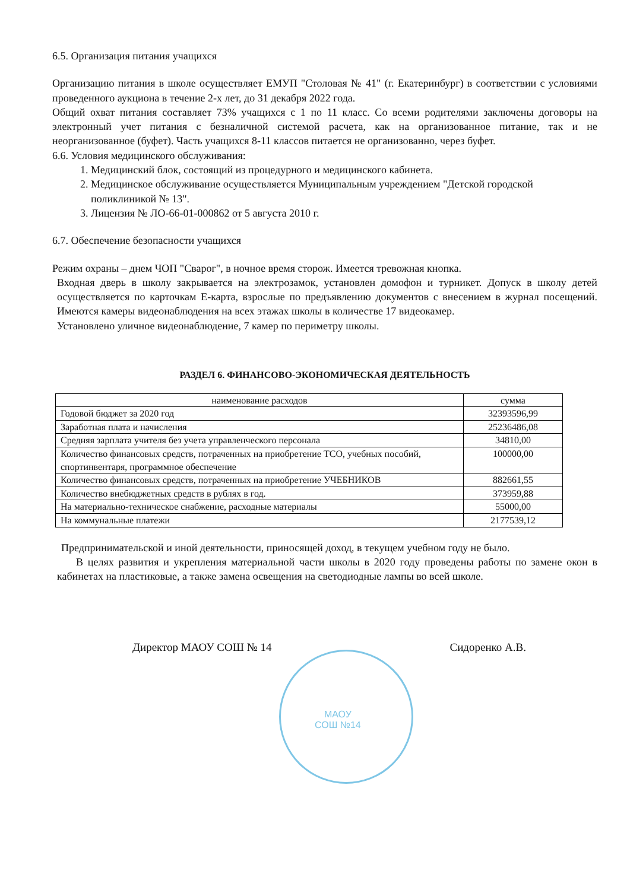6.5. Организация питания учащихся
Организацию питания в школе осуществляет ЕМУП "Столовая № 41" (г. Екатеринбург) в соответствии с условиями проведенного аукциона в течение 2-х лет, до 31 декабря 2022 года.
Общий охват питания составляет 73% учащихся с 1 по 11 класс. Со всеми родителями заключены договоры на электронный учет питания с безналичной системой расчета, как на организованное питание, так и не неорганизованное (буфет). Часть учащихся 8-11 классов питается не организованно, через буфет.
6.6. Условия медицинского обслуживания:
1. Медицинский блок, состоящий из процедурного и медицинского кабинета.
2. Медицинское обслуживание осуществляется Муниципальным учреждением "Детской городской поликлиникой № 13".
3. Лицензия № ЛО-66-01-000862 от 5 августа 2010 г.
6.7. Обеспечение безопасности учащихся
Режим охраны – днем ЧОП "Сварог", в ночное время сторож. Имеется тревожная кнопка.
Входная дверь в школу закрывается на электрозамок, установлен домофон и турникет. Допуск в школу детей осуществляется по карточкам Е-карта, взрослые по предъявлению документов с внесением в журнал посещений. Имеются камеры видеонаблюдения на всех этажах школы в количестве 17 видеокамер.
Установлено уличное видеонаблюдение, 7 камер по периметру школы.
РАЗДЕЛ 6. ФИНАНСОВО-ЭКОНОМИЧЕСКАЯ ДЕЯТЕЛЬНОСТЬ
| наименование расходов | сумма |
| --- | --- |
| Годовой бюджет за 2020 год | 32393596,99 |
| Заработная плата и начисления | 25236486,08 |
| Средняя зарплата учителя без учета управленческого персонала | 34810,00 |
| Количество финансовых средств, потраченных на приобретение ТСО, учебных пособий, спортинвентаря, программное обеспечение | 100000,00 |
| Количество финансовых средств, потраченных на приобретение УЧЕБНИКОВ | 882661,55 |
| Количество внебюджетных средств в рублях в год. | 373959,88 |
| На материально-техническое снабжение, расходные материалы | 55000,00 |
| На коммунальные платежи | 2177539,12 |
Предпринимательской и иной деятельности, приносящей доход, в текущем учебном году не было.
В целях развития и укрепления материальной части школы в 2020 году проведены работы по замене окон в кабинетах на пластиковые, а также замена освещения на светодиодные лампы во всей школе.
Директор МАОУ СОШ № 14 Сидоренко А.В.
МАОУ
СОШ №14